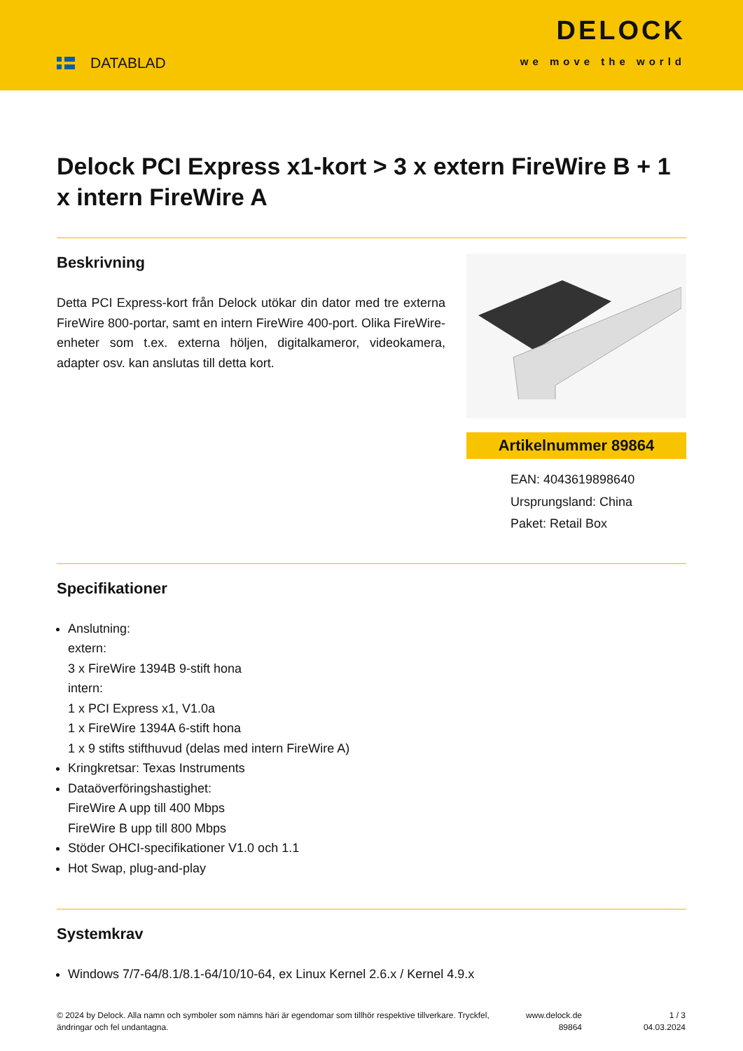DATABLAD
DELOCK
we move the world
Delock PCI Express x1-kort > 3 x extern FireWire B + 1 x intern FireWire A
Beskrivning
Detta PCI Express-kort från Delock utökar din dator med tre externa FireWire 800-portar, samt en intern FireWire 400-port. Olika FireWire-enheter som t.ex. externa höljen, digitalkameror, videokamera, adapter osv. kan anslutas till detta kort.
Artikelnummer 89864
EAN: 4043619898640
Ursprungsland: China
Paket: Retail Box
Specifikationer
Anslutning:
extern:
3 x FireWire 1394B 9-stift hona
intern:
1 x PCI Express x1, V1.0a
1 x FireWire 1394A 6-stift hona
1 x 9 stifts stifthuvud (delas med intern FireWire A)
Kringkretsar: Texas Instruments
Dataöverföringshastighet:
FireWire A upp till 400 Mbps
FireWire B upp till 800 Mbps
Stöder OHCI-specifikationer V1.0 och 1.1
Hot Swap, plug-and-play
Systemkrav
Windows 7/7-64/8.1/8.1-64/10/10-64, ex Linux Kernel 2.6.x / Kernel 4.9.x
© 2024 by Delock. Alla namn och symboler som nämns häri är egendomar som tillhör respektive tillverkare. Tryckfel, ändringar och fel undantagna.
www.delock.de
89864
1 / 3
04.03.2024